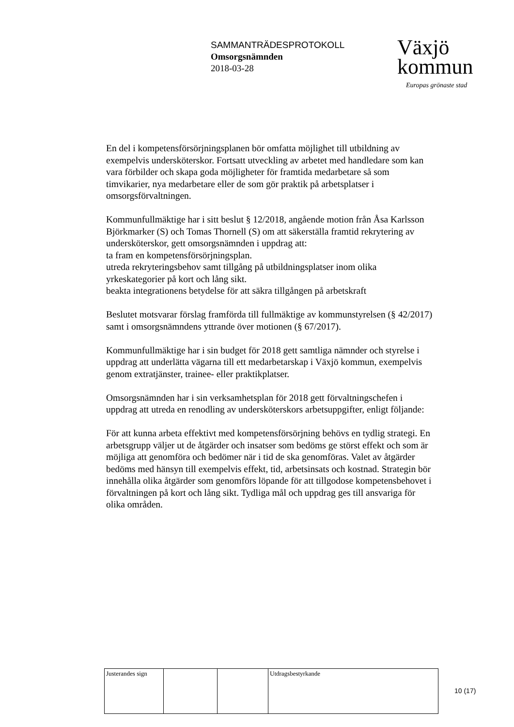SAMMANTRÄDESPROTOKOLL
Omsorgsnämnden
2018-03-28
Växjö
kommun
Europas grönaste stad
En del i kompetensförsörjningsplanen bör omfatta möjlighet till utbildning av exempelvis undersköterskor. Fortsatt utveckling av arbetet med handledare som kan vara förbilder och skapa goda möjligheter för framtida medarbetare så som timvikarier, nya medarbetare eller de som gör praktik på arbetsplatser i omsorgsförvaltningen.
Kommunfullmäktige har i sitt beslut § 12/2018, angående motion från Åsa Karlsson Björkmarker (S) och Tomas Thornell (S) om att säkerställa framtid rekrytering av undersköterskor, gett omsorgsnämnden i uppdrag att:
ta fram en kompetensförsörjningsplan.
utreda rekryteringsbehov samt tillgång på utbildningsplatser inom olika yrkeskategorier på kort och lång sikt.
beakta integrationens betydelse för att säkra tillgången på arbetskraft
Beslutet motsvarar förslag framförda till fullmäktige av kommunstyrelsen (§ 42/2017) samt i omsorgsnämndens yttrande över motionen (§ 67/2017).
Kommunfullmäktige har i sin budget för 2018 gett samtliga nämnder och styrelse i uppdrag att underlätta vägarna till ett medarbetarskap i Växjö kommun, exempelvis genom extratjänster, trainee- eller praktikplatser.
Omsorgsnämnden har i sin verksamhetsplan för 2018 gett förvaltningschefen i uppdrag att utreda en renodling av undersköterskors arbetsuppgifter, enligt följande:
För att kunna arbeta effektivt med kompetensförsörjning behövs en tydlig strategi. En arbetsgrupp väljer ut de åtgärder och insatser som bedöms ge störst effekt och som är möjliga att genomföra och bedömer när i tid de ska genomföras. Valet av åtgärder bedöms med hänsyn till exempelvis effekt, tid, arbetsinsats och kostnad. Strategin bör innehålla olika åtgärder som genomförs löpande för att tillgodose kompetensbehovet i förvaltningen på kort och lång sikt. Tydliga mål och uppdrag ges till ansvariga för olika områden.
| Justerandes sign | | | Utdragsbestyrkande |
10 (17)